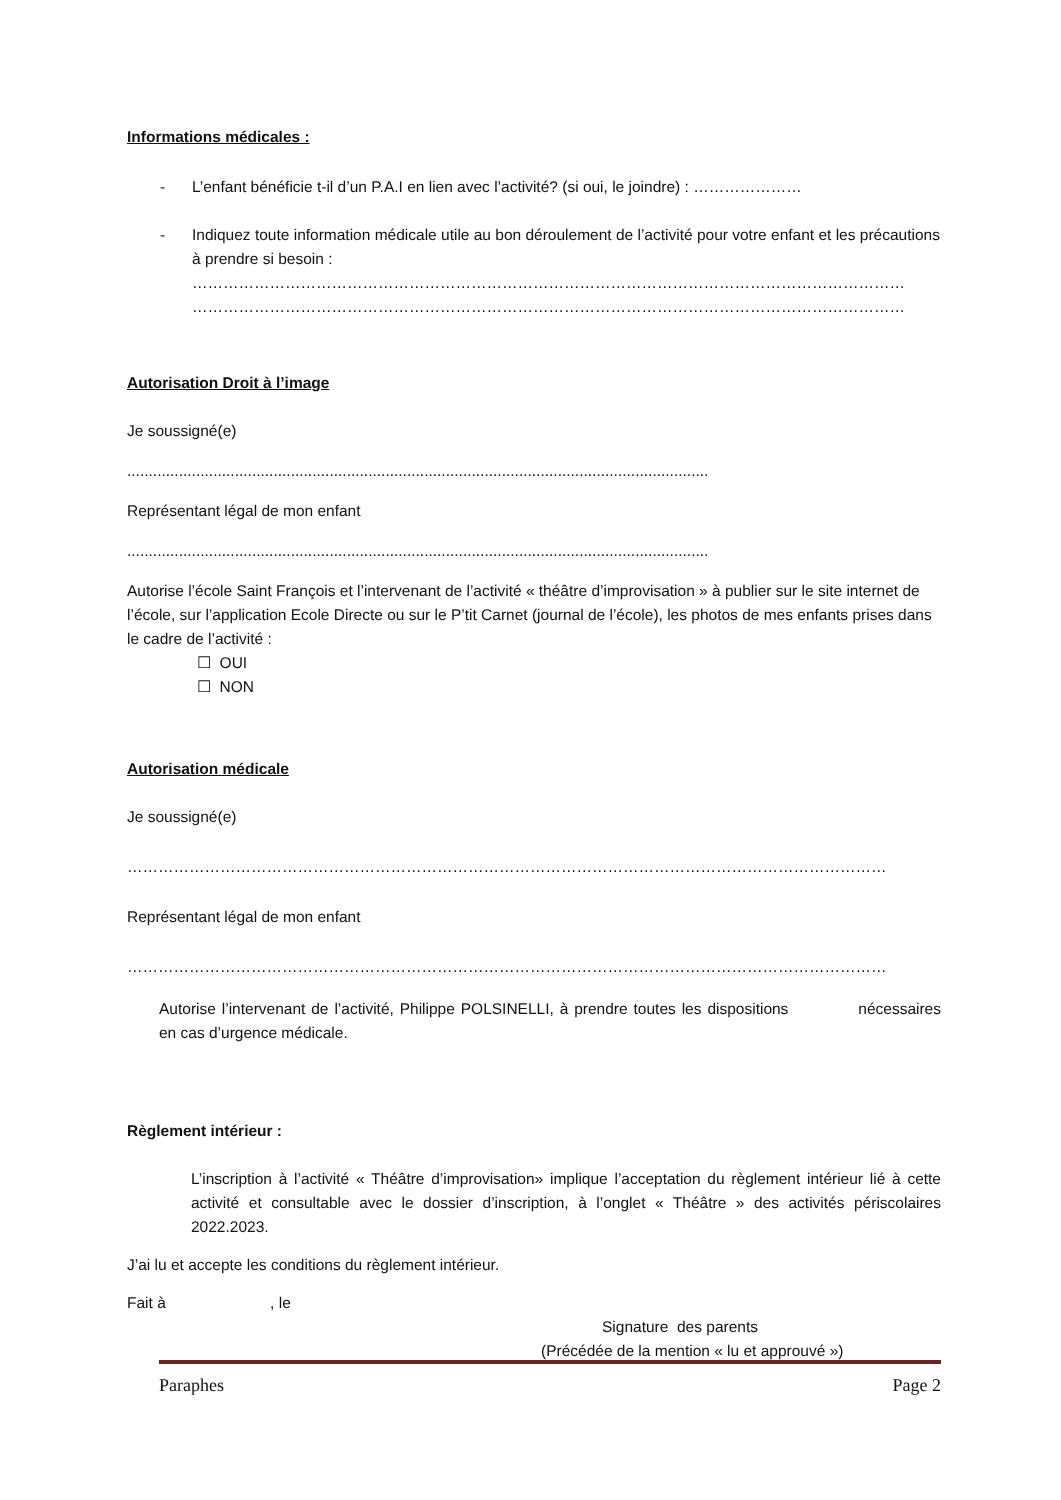Informations médicales :
- L’enfant bénéficie t-il d’un P.A.I en lien avec l’activité? (si oui, le joindre) : …………………
- Indiquez toute information médicale utile au bon déroulement de l’activité pour votre enfant et les précautions à prendre si besoin :
…………………………………………………………………………………………………………………………
…………………………………………………………………………………………………………………………
Autorisation Droit à l’image
Je soussigné(e)
.......................................................................................................................................
Représentant légal de mon enfant
.......................................................................................................................................
Autorise l’école Saint François et l’intervenant de l’activité « théâtre d’improvisation » à publier sur le site internet de l’école, sur l’application Ecole Directe ou sur le P’tit Carnet (journal de l’école), les photos de mes enfants prises dans le cadre de l’activité :
☐ OUI
☐ NON
Autorisation médicale
Je soussigné(e)
…………………………………………………………………………………………………………………………………
Représentant légal de mon enfant
…………………………………………………………………………………………………………………………………
Autorise l’intervenant de l’activité, Philippe POLSINELLI, à prendre toutes les dispositions nécessaires en cas d’urgence médicale.
Règlement intérieur :
L’inscription à l’activité « Théâtre d’improvisation» implique l’acceptation du règlement intérieur lié à cette activité et consultable avec le dossier d’inscription, à l’onglet « Théâtre » des activités périscolaires 2022.2023.
J’ai lu et accepte les conditions du règlement intérieur.
Fait à , le
Signature des parents
(Précédée de la mention « lu et approuvé »)
Paraphes Page 2